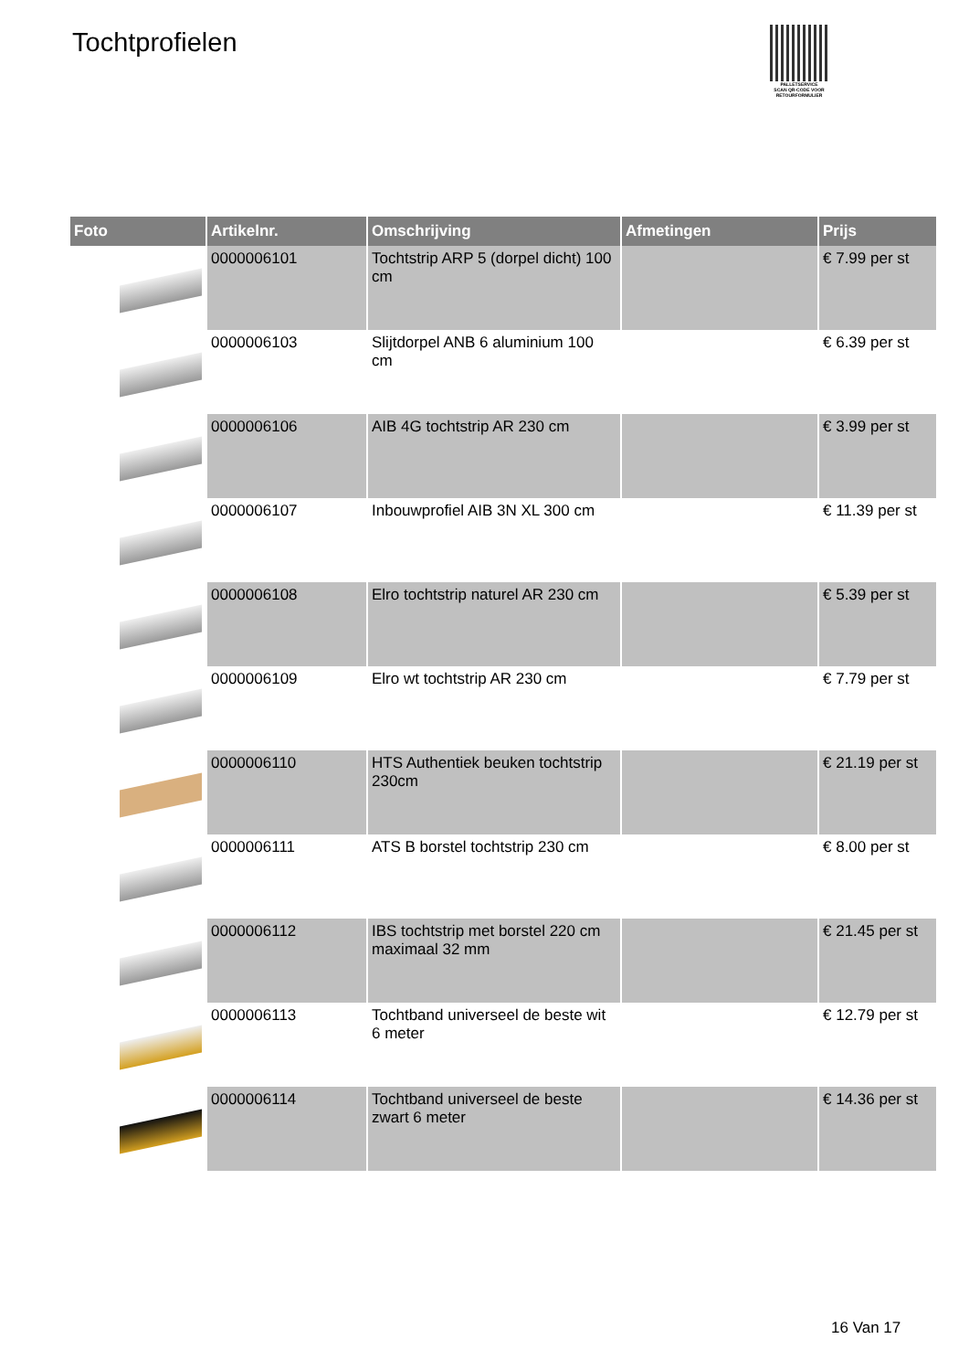Tochtprofielen
PALLETSERVICE
SCAN QR-CODE VOOR RETOURFORMULIER
| Foto | Artikelnr. | Omschrijving | Afmetingen | Prijs |
| --- | --- | --- | --- | --- |
| | 0000006101 | Tochtstrip ARP 5 (dorpel dicht) 100 cm | | € 7.99 per st |
| | 0000006103 | Slijtdorpel ANB 6 aluminium 100 cm | | € 6.39 per st |
| | 0000006106 | AIB 4G tochtstrip AR 230 cm | | € 3.99 per st |
| | 0000006107 | Inbouwprofiel AIB 3N XL 300 cm | | € 11.39 per st |
| | 0000006108 | Elro tochtstrip naturel AR 230 cm | | € 5.39 per st |
| | 0000006109 | Elro wt tochtstrip AR 230 cm | | € 7.79 per st |
| | 0000006110 | HTS Authentiek beuken tochtstrip 230cm | | € 21.19 per st |
| | 0000006111 | ATS B borstel tochtstrip 230 cm | | € 8.00 per st |
| | 0000006112 | IBS tochtstrip met borstel 220 cm maximaal 32 mm | | € 21.45 per st |
| | 0000006113 | Tochtband universeel de beste wit 6 meter | | € 12.79 per st |
| | 0000006114 | Tochtband universeel de beste zwart 6 meter | | € 14.36 per st |
16 Van 17